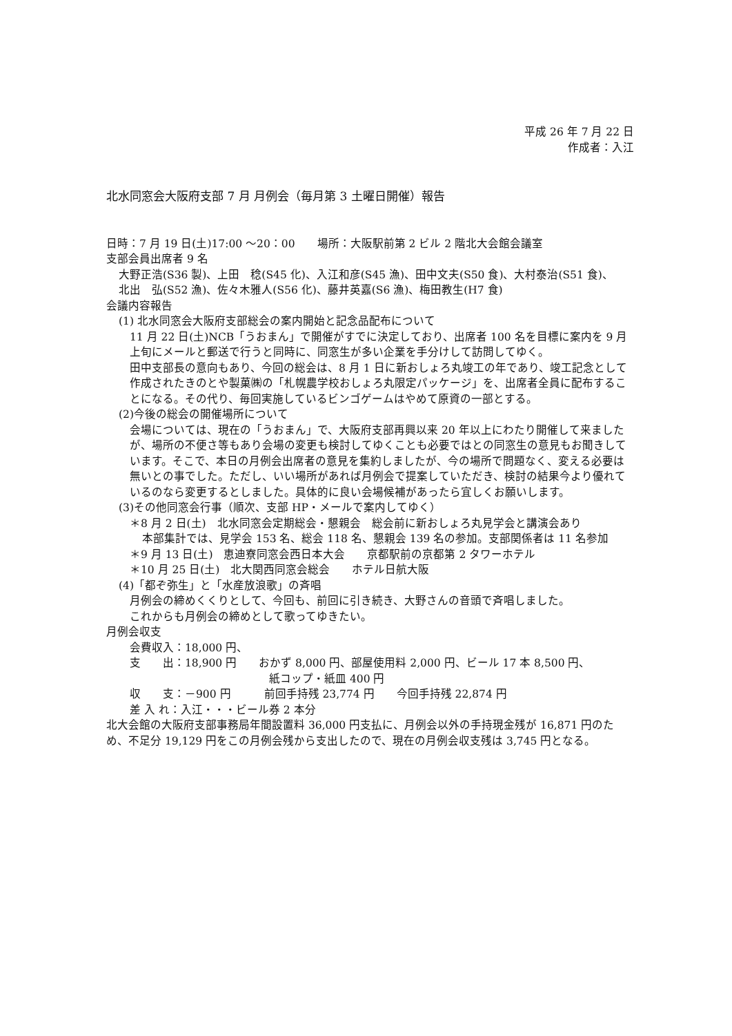平成 26 年 7 月 22 日
作成者：入江
北水同窓会大阪府支部 7 月 月例会（毎月第 3 土曜日開催）報告
日時：7 月 19 日(土)17:00 ～20：00　　場所：大阪駅前第 2 ビル 2 階北大会館会議室
支部会員出席者 9 名
大野正浩(S36 製)、上田　稔(S45 化)、入江和彦(S45 漁)、田中文夫(S50 食)、大村泰治(S51 食)、
北出　弘(S52 漁)、佐々木雅人(S56 化)、藤井英嘉(S6 漁)、梅田教生(H7 食)
会議内容報告
(1) 北水同窓会大阪府支部総会の案内開始と記念品配布について
11 月 22 日(土)NCB「うおまん」で開催がすでに決定しており、出席者 100 名を目標に案内を 9 月上旬にメールと郵送で行うと同時に、同窓生が多い企業を手分けして訪問してゆく。
田中支部長の意向もあり、今回の総会は、8 月 1 日に新おしょろ丸竣工の年であり、竣工記念として作成されたきのとや製菓㈱の「札幌農学校おしょろ丸限定パッケージ」を、出席者全員に配布することになる。その代り、毎回実施しているビンゴゲームはやめて原資の一部とする。
(2)今後の総会の開催場所について
会場については、現在の「うおまん」で、大阪府支部再興以来 20 年以上にわたり開催して来ましたが、場所の不便さ等もあり会場の変更も検討してゆくことも必要ではとの同窓生の意見もお聞きしています。そこで、本日の月例会出席者の意見を集約しましたが、今の場所で問題なく、変える必要は無いとの事でした。ただし、いい場所があれば月例会で提案していただき、検討の結果今より優れているのなら変更するとしました。具体的に良い会場候補があったら宜しくお願いします。
(3)その他同窓会行事（順次、支部 HP・メールで案内してゆく）
＊8 月 2 日(土)　北水同窓会定期総会・懇親会　総会前に新おしょろ丸見学会と講演会あり
本部集計では、見学会 153 名、総会 118 名、懇親会 139 名の参加。支部関係者は 11 名参加
＊9 月 13 日(土)　恵迪寮同窓会西日本大会　　京都駅前の京都第 2 タワーホテル
＊10 月 25 日(土)　北大関西同窓会総会　　ホテル日航大阪
(4)「都ぞ弥生」と「水産放浪歌」の斉唱
月例会の締めくくりとして、今回も、前回に引き続き、大野さんの音頭で斉唱しました。
これからも月例会の締めとして歌ってゆきたい。
月例会収支
会費収入：18,000 円、
支　　出：18,900 円　　おかず 8,000 円、部屋使用料 2,000 円、ビール 17 本 8,500 円、
紙コップ・紙皿 400 円
収　　支：－900 円　　　前回手持残 23,774 円　　今回手持残 22,874 円
差 入 れ：入江・・・ビール券 2 本分
北大会館の大阪府支部事務局年間設置料 36,000 円支払に、月例会以外の手持現金残が 16,871 円のため、不足分 19,129 円をこの月例会残から支出したので、現在の月例会収支残は 3,745 円となる。